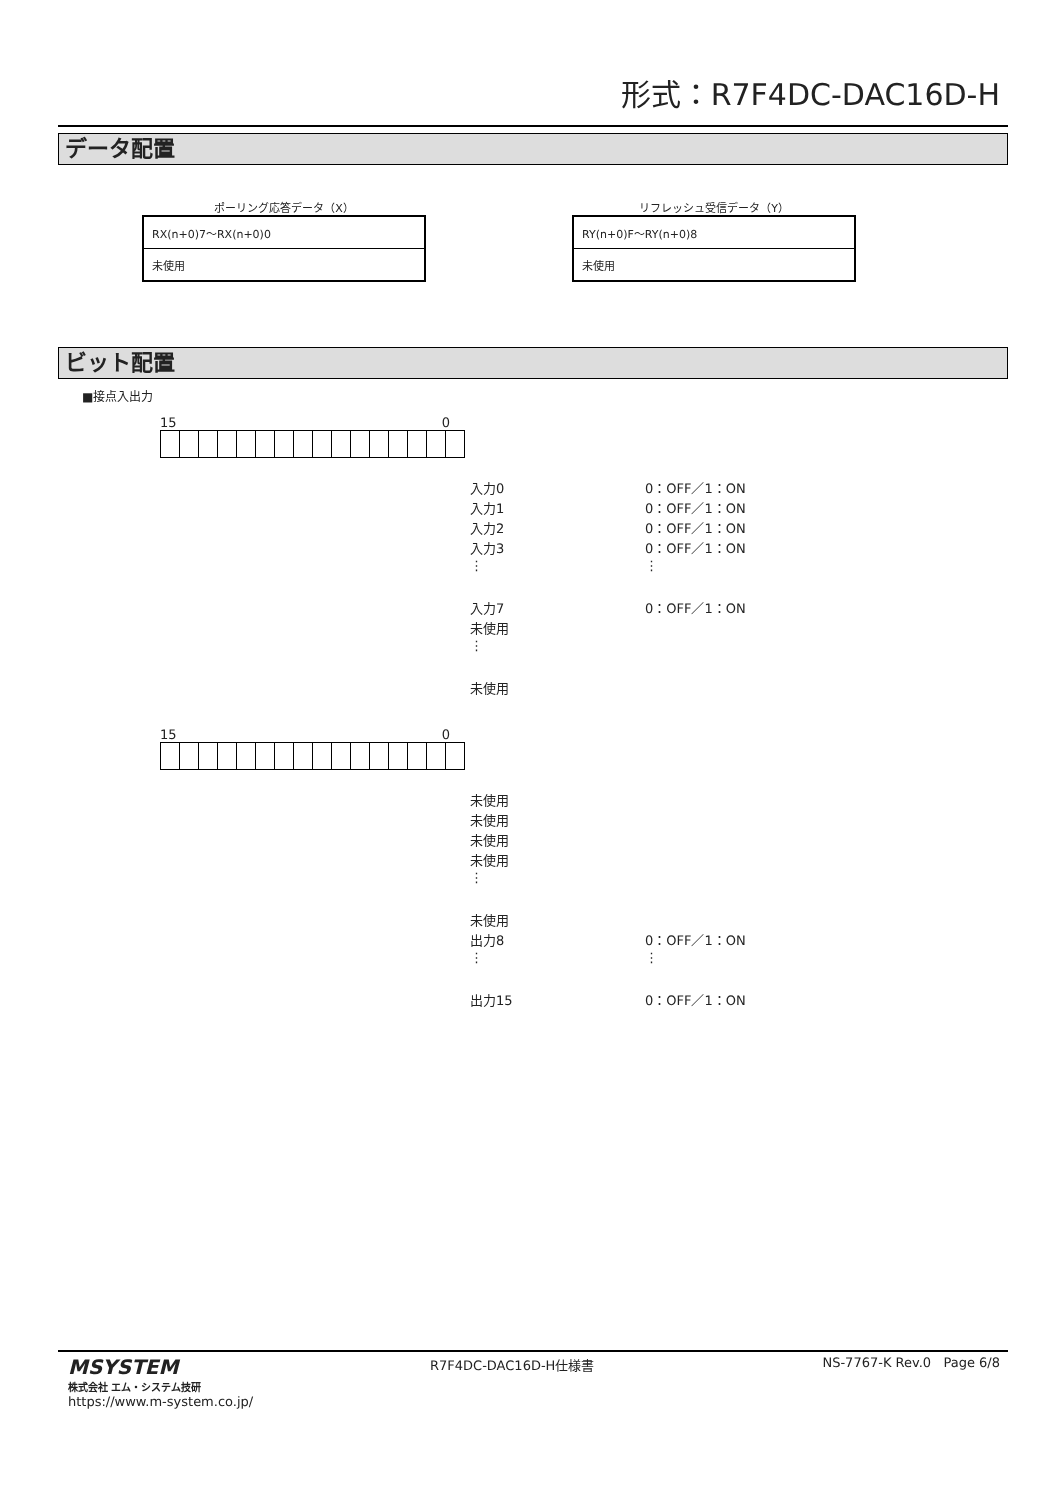形式：R7F4DC-DAC16D-H
データ配置
ポーリング応答データ（X）
| RX(n+0)7～RX(n+0)0 |
| 未使用 |
リフレッシュ受信データ（Y）
| RY(n+0)F～RY(n+0)8 |
| 未使用 |
ビット配置
■接点入出力
15 0
入力0 0：OFF／1：ON
入力1 0：OFF／1：ON
入力2 0：OFF／1：ON
入力3 0：OFF／1：ON
⋮ ⋮
入力7 0：OFF／1：ON
未使用
⋮
未使用
15 0
未使用
未使用
未使用
未使用
⋮
未使用
出力8 0：OFF／1：ON
⋮ ⋮
出力15 0：OFF／1：ON
MSYSTEM
株式会社 エム・システム技研
https://www.m-system.co.jp/
R7F4DC-DAC16D-H仕様書 NS-7767-K Rev.0 Page 6/8